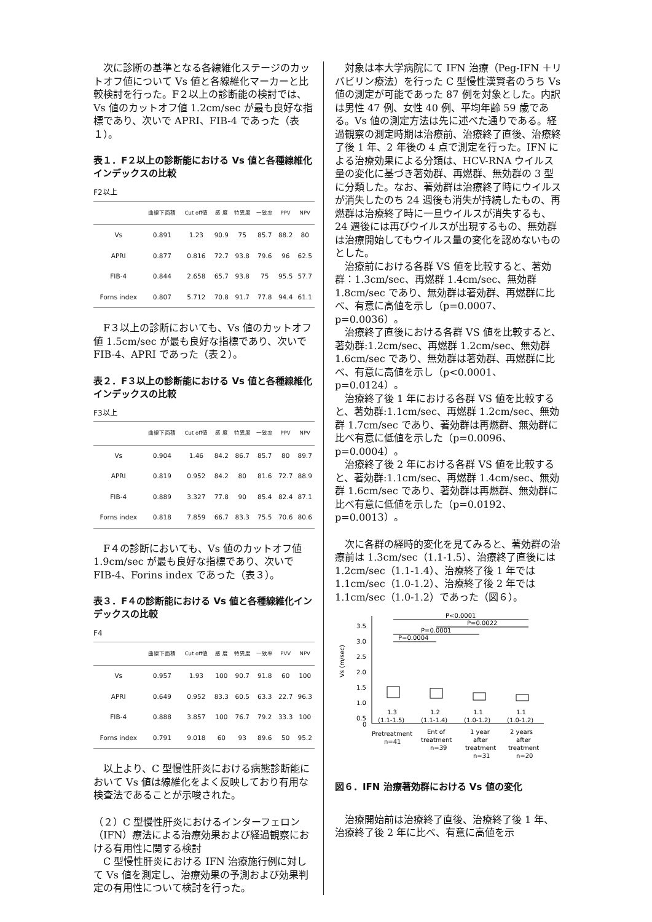次に診断の基準となる各線維化ステージのカットオフ値について Vs 値と各線維化マーカーと比較検討を行った。F２以上の診断能の検討では、Vs 値のカットオフ値 1.2cm/sec が最も良好な指標であり、次いで APRI、FIB-4 であった（表１）。
表１．F２以上の診断能における Vs 値と各種線維化インデックスの比較
F2以上
| | 曲線下面積 | Cut off値 | 感 度 | 特異度 | 一致率 | PPV | NPV |
| --- | --- | --- | --- | --- | --- | --- | --- |
| Vs | 0.891 | 1.23 | 90.9 | 75 | 85.7 | 88.2 | 80 |
| APRI | 0.877 | 0.816 | 72.7 | 93.8 | 79.6 | 96 | 62.5 |
| FIB-4 | 0.844 | 2.658 | 65.7 | 93.8 | 75 | 95.5 | 57.7 |
| Forns index | 0.807 | 5.712 | 70.8 | 91.7 | 77.8 | 94.4 | 61.1 |
F３以上の診断においても、Vs 値のカットオフ値 1.5cm/sec が最も良好な指標であり、次いで FIB-4、APRI であった（表２）。
表２．F３以上の診断能における Vs 値と各種線維化インデックスの比較
F3以上
| | 曲線下面積 | Cut off値 | 感 度 | 特異度 | 一致率 | PPV | NPV |
| --- | --- | --- | --- | --- | --- | --- | --- |
| Vs | 0.904 | 1.46 | 84.2 | 86.7 | 85.7 | 80 | 89.7 |
| APRI | 0.819 | 0.952 | 84.2 | 80 | 81.6 | 72.7 | 88.9 |
| FIB-4 | 0.889 | 3.327 | 77.8 | 90 | 85.4 | 82.4 | 87.1 |
| Forns index | 0.818 | 7.859 | 66.7 | 83.3 | 75.5 | 70.6 | 80.6 |
F４の診断においても、Vs 値のカットオフ値 1.9cm/sec が最も良好な指標であり、次いで FIB-4、Forins index であった（表３）。
表３．F４の診断能における Vs 値と各種線維化インデックスの比較
F4
| | 曲線下面積 | Cut off値 | 感 度 | 特異度 | 一致率 | PVV | NPV |
| --- | --- | --- | --- | --- | --- | --- | --- |
| Vs | 0.957 | 1.93 | 100 | 90.7 | 91.8 | 60 | 100 |
| APRI | 0.649 | 0.952 | 83.3 | 60.5 | 63.3 | 22.7 | 96.3 |
| FIB-4 | 0.888 | 3.857 | 100 | 76.7 | 79.2 | 33.3 | 100 |
| Forns index | 0.791 | 9.018 | 60 | 93 | 89.6 | 50 | 95.2 |
以上より、C 型慢性肝炎における病態診断能において Vs 値は線維化をよく反映しており有用な検査法であることが示唆された。
（２）C 型慢性肝炎におけるインターフェロン（IFN）療法による治療効果および経過観察における有用性に関する検討
C 型慢性肝炎における IFN 治療施行例に対して Vs 値を測定し、治療効果の予測および効果判定の有用性について検討を行った。
対象は本大学病院にて IFN 治療（Peg-IFN ＋リバビリン療法）を行った C 型慢性漢賢者のうち Vs 値の測定が可能であった 87 例を対象とした。内訳は男性 47 例、女性 40 例、平均年齢 59 歳である。Vs 値の測定方法は先に述べた通りである。経過観察の測定時期は治療前、治療終了直後、治療終了後 1 年、2 年後の 4 点で測定を行った。IFN による治療効果による分類は、HCV-RNA ウイルス量の変化に基づき著効群、再燃群、無効群の 3 型に分類した。なお、著効群は治療終了時にウイルスが消失したのち 24 週後も消失が持続したもの、再燃群は治療終了時に一旦ウイルスが消失するも、24 週後には再びウイルスが出現するもの、無効群は治療開始してもウイルス量の変化を認めないものとした。
治療前における各群 VS 値を比較すると、著効群：1.3cm/sec、再燃群 1.4cm/sec、無効群 1.8cm/sec であり、無効群は著効群、再燃群に比べ、有意に高値を示し（p=0.0007、p=0.0036）。
治療終了直後における各群 VS 値を比較すると、著効群:1.2cm/sec、再燃群 1.2cm/sec、無効群 1.6cm/sec であり、無効群は著効群、再燃群に比べ、有意に高値を示し（p<0.0001、p=0.0124）。
治療終了後 1 年における各群 VS 値を比較すると、著効群:1.1cm/sec、再燃群 1.2cm/sec、無効群 1.7cm/sec であり、著効群は再燃群、無効群に比べ有意に低値を示した（p=0.0096、p=0.0004）。
治療終了後 2 年における各群 VS 値を比較すると、著効群:1.1cm/sec、再燃群 1.4cm/sec、無効群 1.6cm/sec であり、著効群は再燃群、無効群に比べ有意に低値を示した（p=0.0192、p=0.0013）。
次に各群の経時的変化を見てみると、著効群の治療前は 1.3cm/sec（1.1-1.5）、治療終了直後には 1.2cm/sec（1.1-1.4）、治療終了後 1 年では 1.1cm/sec（1.0-1.2）、治療終了後 2 年では 1.1cm/sec（1.0-1.2）であった（図６）。
Vs (m/sec)
3.5
3.0
2.5
2.0
1.5
1.0
0.5
0
P<0.0001
P=0.0022
P=0.0001
P=0.0004
1.3
1.2
1.1
1.1
(1.1-1.5)
(1.1-1.4)
(1.0-1.2)
(1.0-1.2)
Pretreatment
n=41
Ent of
treatment
n=39
1 year
after
treatment
n=31
2 years
after
treatment
n=20
図６．IFN 治療著効群における Vs 値の変化
治療開始前は治療終了直後、治療終了後 1 年、治療終了後 2 年に比べ、有意に高値を示